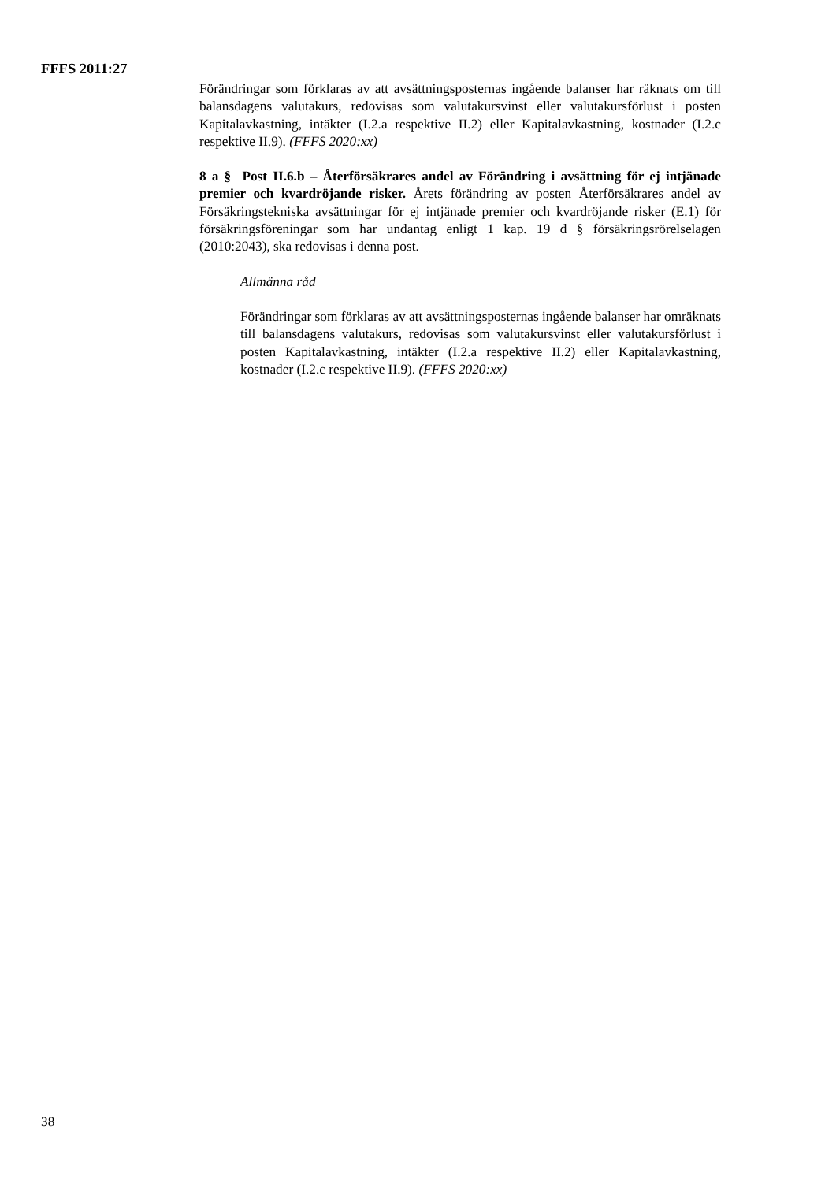FFFS 2011:27
Förändringar som förklaras av att avsättningsposternas ingående balanser har räknats om till balansdagens valutakurs, redovisas som valutakursvinst eller valutakursför­lust i posten Kapitalavkastning, intäkter (I.2.a respektive II.2) eller Kapitalavkast­ning, kostnader (I.2.c respektive II.9). (FFFS 2020:xx)
8 a § Post II.6.b – Återförsäkrares andel av Förändring i avsättning för ej intjänade premier och kvardröjande risker. Årets förändring av posten Åter­försäkrares andel av Försäkringstekniska avsättningar för ej intjänade premier och kvardröjande risker (E.1) för försäkringsföreningar som har undantag enligt 1 kap. 19 d § försäkringsrörelselagen (2010:2043), ska redovisas i denna post.
Allmänna råd
Förändringar som förklaras av att avsättningsposternas ingående balanser har omräknats till balansdagens valutakurs, redovisas som valutakursvinst eller valutakursförlust i posten Kapitalavkastning, intäkter (I.2.a respektive II.2) eller Kapitalavkastning, kostnader (I.2.c respektive II.9). (FFFS 2020:xx)
38